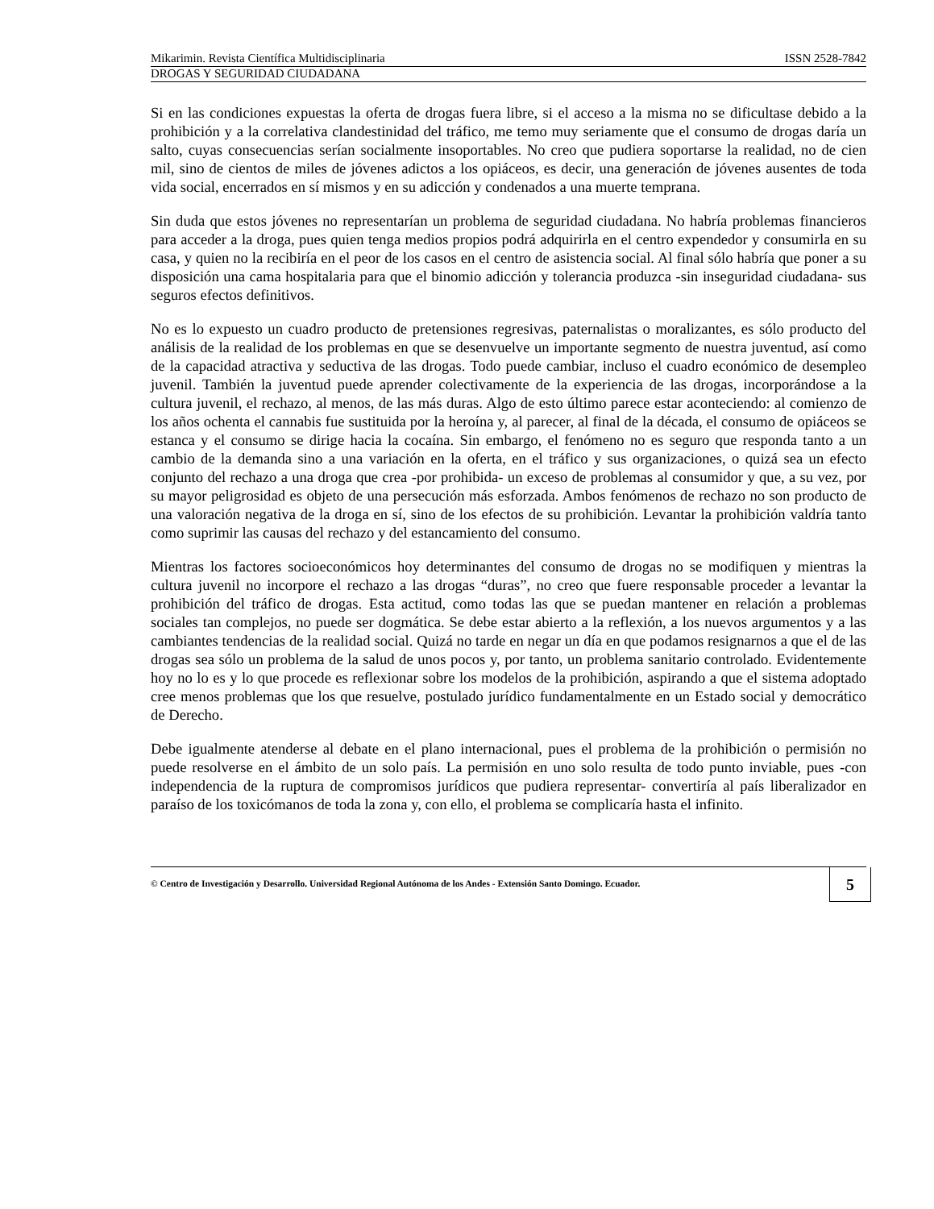Mikarimin. Revista Científica Multidisciplinaria ISSN 2528-7842
DROGAS Y SEGURIDAD CIUDADANA
Si en las condiciones expuestas la oferta de drogas fuera libre, si el acceso a la misma no se dificultase debido a la prohibición y a la correlativa clandestinidad del tráfico, me temo muy seriamente que el consumo de drogas daría un salto, cuyas consecuencias serían socialmente insoportables. No creo que pudiera soportarse la realidad, no de cien mil, sino de cientos de miles de jóvenes adictos a los opiáceos, es decir, una generación de jóvenes ausentes de toda vida social, encerrados en sí mismos y en su adicción y condenados a una muerte temprana.
Sin duda que estos jóvenes no representarían un problema de seguridad ciudadana. No habría problemas financieros para acceder a la droga, pues quien tenga medios propios podrá adquirirla en el centro expendedor y consumirla en su casa, y quien no la recibiría en el peor de los casos en el centro de asistencia social. Al final sólo habría que poner a su disposición una cama hospitalaria para que el binomio adicción y tolerancia produzca -sin inseguridad ciudadana- sus seguros efectos definitivos.
No es lo expuesto un cuadro producto de pretensiones regresivas, paternalistas o moralizantes, es sólo producto del análisis de la realidad de los problemas en que se desenvuelve un importante segmento de nuestra juventud, así como de la capacidad atractiva y seductiva de las drogas. Todo puede cambiar, incluso el cuadro económico de desempleo juvenil. También la juventud puede aprender colectivamente de la experiencia de las drogas, incorporándose a la cultura juvenil, el rechazo, al menos, de las más duras. Algo de esto último parece estar aconteciendo: al comienzo de los años ochenta el cannabis fue sustituida por la heroína y, al parecer, al final de la década, el consumo de opiáceos se estanca y el consumo se dirige hacia la cocaína. Sin embargo, el fenómeno no es seguro que responda tanto a un cambio de la demanda sino a una variación en la oferta, en el tráfico y sus organizaciones, o quizá sea un efecto conjunto del rechazo a una droga que crea -por prohibida- un exceso de problemas al consumidor y que, a su vez, por su mayor peligrosidad es objeto de una persecución más esforzada. Ambos fenómenos de rechazo no son producto de una valoración negativa de la droga en sí, sino de los efectos de su prohibición. Levantar la prohibición valdría tanto como suprimir las causas del rechazo y del estancamiento del consumo.
Mientras los factores socioeconómicos hoy determinantes del consumo de drogas no se modifiquen y mientras la cultura juvenil no incorpore el rechazo a las drogas “duras”, no creo que fuere responsable proceder a levantar la prohibición del tráfico de drogas. Esta actitud, como todas las que se puedan mantener en relación a problemas sociales tan complejos, no puede ser dogmática. Se debe estar abierto a la reflexión, a los nuevos argumentos y a las cambiantes tendencias de la realidad social. Quizá no tarde en negar un día en que podamos resignarnos a que el de las drogas sea sólo un problema de la salud de unos pocos y, por tanto, un problema sanitario controlado. Evidentemente hoy no lo es y lo que procede es reflexionar sobre los modelos de la prohibición, aspirando a que el sistema adoptado cree menos problemas que los que resuelve, postulado jurídico fundamentalmente en un Estado social y democrático de Derecho.
Debe igualmente atenderse al debate en el plano internacional, pues el problema de la prohibición o permisión no puede resolverse en el ámbito de un solo país. La permisión en uno solo resulta de todo punto inviable, pues -con independencia de la ruptura de compromisos jurídicos que pudiera representar- convertiría al país liberalizador en paraíso de los toxicómanos de toda la zona y, con ello, el problema se complicaría hasta el infinito.
© Centro de Investigación y Desarrollo. Universidad Regional Autónoma de los Andes - Extensión Santo Domingo. Ecuador.
5